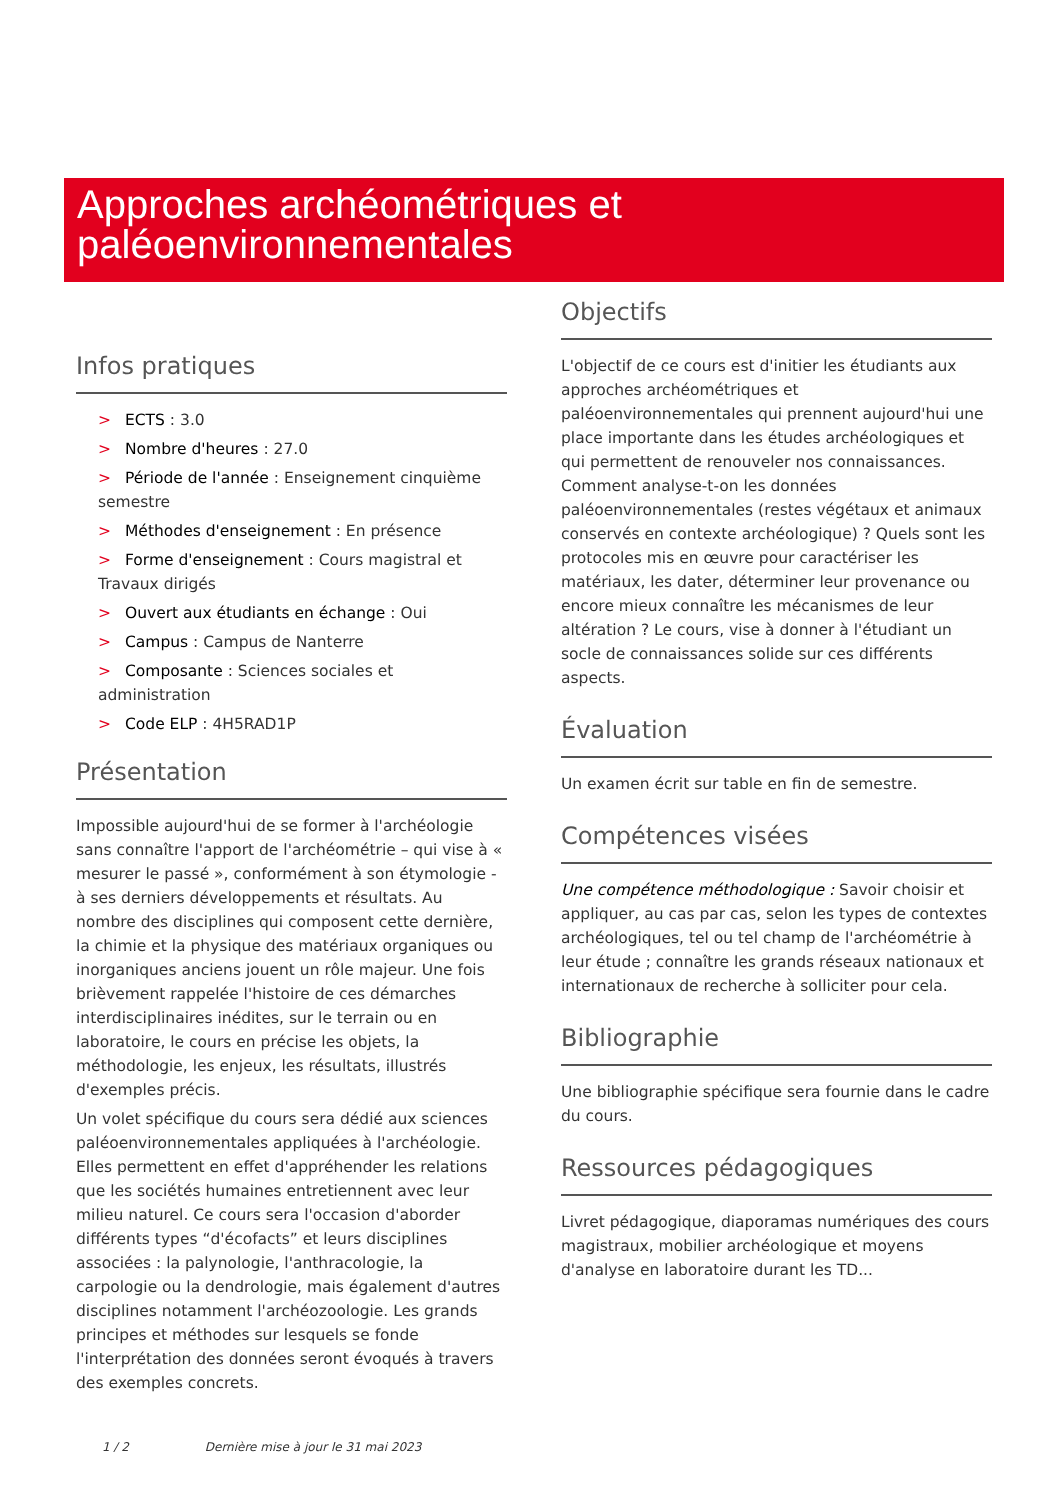Approches archéométriques et
paléoenvironnementales
Infos pratiques
> ECTS : 3.0
> Nombre d'heures : 27.0
> Période de l'année : Enseignement cinquième semestre
> Méthodes d'enseignement : En présence
> Forme d'enseignement : Cours magistral et Travaux dirigés
> Ouvert aux étudiants en échange : Oui
> Campus : Campus de Nanterre
> Composante : Sciences sociales et administration
> Code ELP : 4H5RAD1P
Présentation
Impossible aujourd'hui de se former à l'archéologie sans connaître l'apport de l'archéométrie – qui vise à « mesurer le passé », conformément à son étymologie - à ses derniers développements et résultats. Au nombre des disciplines qui composent cette dernière, la chimie et la physique des matériaux organiques ou inorganiques anciens jouent un rôle majeur. Une fois brièvement rappelée l'histoire de ces démarches interdisciplinaires inédites, sur le terrain ou en laboratoire, le cours en précise les objets, la méthodologie, les enjeux, les résultats, illustrés d'exemples précis.
Un volet spécifique du cours sera dédié aux sciences paléoenvironnementales appliquées à l'archéologie. Elles permettent en effet d'appréhender les relations que les sociétés humaines entretiennent avec leur milieu naturel. Ce cours sera l'occasion d'aborder différents types “d'écofacts” et leurs disciplines associées : la palynologie, l'anthracologie, la carpologie ou la dendrologie, mais également d'autres disciplines notamment l'archéozoologie. Les grands principes et méthodes sur lesquels se fonde l'interprétation des données seront évoqués à travers des exemples concrets.
Objectifs
L'objectif de ce cours est d'initier les étudiants aux approches archéométriques et paléoenvironnementales qui prennent aujourd'hui une place importante dans les études archéologiques et qui permettent de renouveler nos connaissances. Comment analyse-t-on les données paléoenvironnementales (restes végétaux et animaux conservés en contexte archéologique) ? Quels sont les protocoles mis en œuvre pour caractériser les matériaux, les dater, déterminer leur provenance ou encore mieux connaître les mécanismes de leur altération ? Le cours, vise à donner à l'étudiant un socle de connaissances solide sur ces différents aspects.
Évaluation
Un examen écrit sur table en fin de semestre.
Compétences visées
Une compétence méthodologique : Savoir choisir et appliquer, au cas par cas, selon les types de contextes archéologiques, tel ou tel champ de l'archéométrie à leur étude ; connaître les grands réseaux nationaux et internationaux de recherche à solliciter pour cela.
Bibliographie
Une bibliographie spécifique sera fournie dans le cadre du cours.
Ressources pédagogiques
Livret pédagogique, diaporamas numériques des cours magistraux, mobilier archéologique et moyens d'analyse en laboratoire durant les TD...
1 / 2 Dernière mise à jour le 31 mai 2023